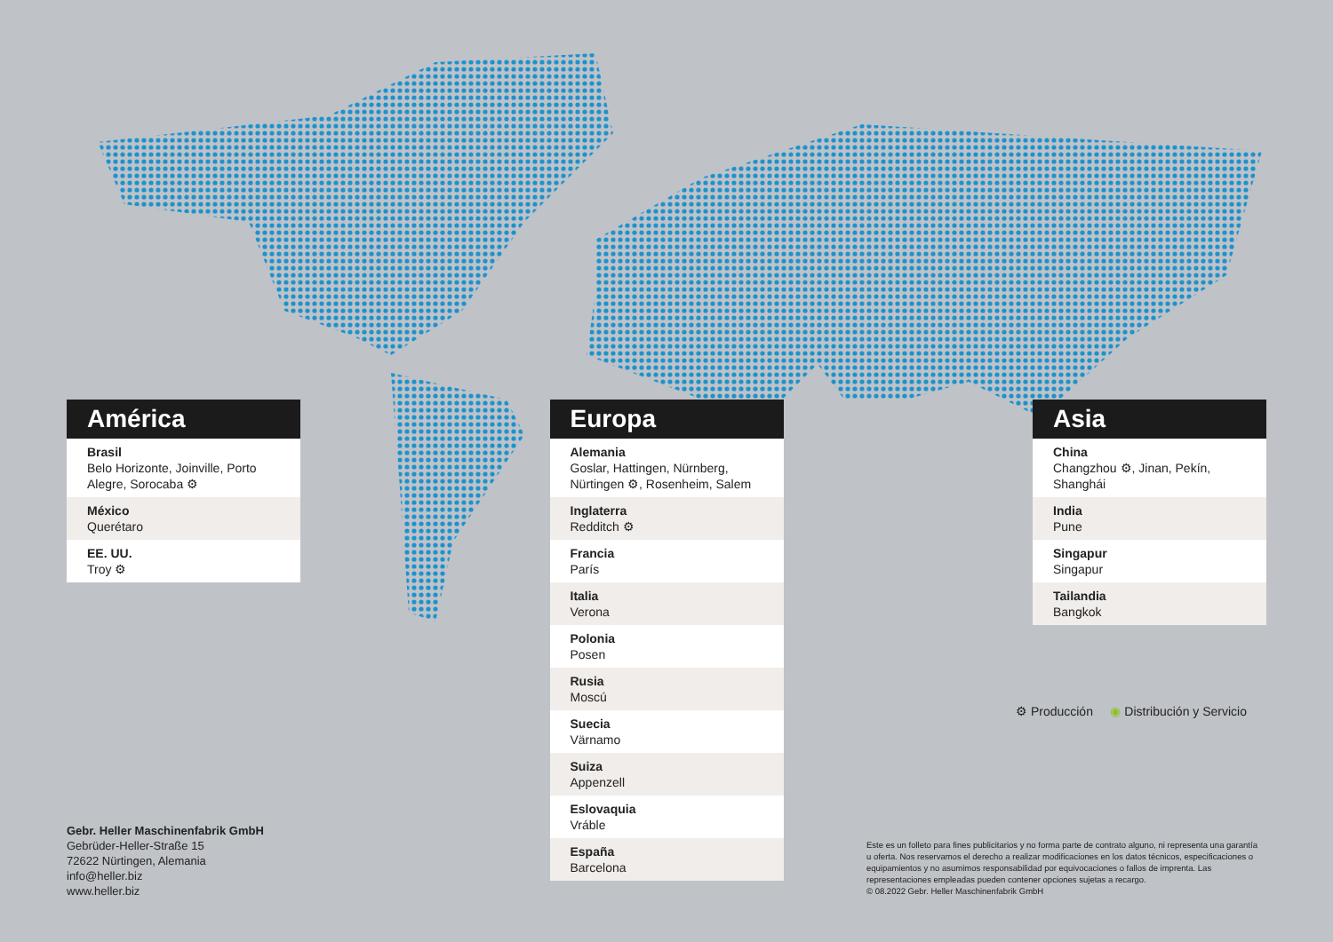América
Brasil
Belo Horizonte, Joinville, Porto Alegre, Sorocaba ⚙
México
Querétaro
EE. UU.
Troy ⚙
Europa
Alemania
Goslar, Hattingen, Nürnberg, Nürtingen ⚙, Rosenheim, Salem
Inglaterra
Redditch ⚙
Francia
París
Italia
Verona
Polonia
Posen
Rusia
Moscú
Suecia
Värnamo
Suiza
Appenzell
Eslovaquia
Vráble
España
Barcelona
Asia
China
Changzhou ⚙, Jinan, Pekín, Shanghái
India
Pune
Singapur
Singapur
Tailandia
Bangkok
⚙ Producción ◉ Distribución y Servicio
Gebr. Heller Maschinenfabrik GmbH
Gebrüder-Heller-Straße 15
72622 Nürtingen, Alemania
info@heller.biz
www.heller.biz
Este es un folleto para fines publicitarios y no forma parte de contrato alguno, ni representa una garantía u oferta. Nos reservamos el derecho a realizar modificaciones en los datos técnicos, especificaciones o equipamientos y no asumimos responsabilidad por equivocaciones o fallos de imprenta. Las representaciones empleadas pueden contener opciones sujetas a recargo.
© 08.2022 Gebr. Heller Maschinenfabrik GmbH